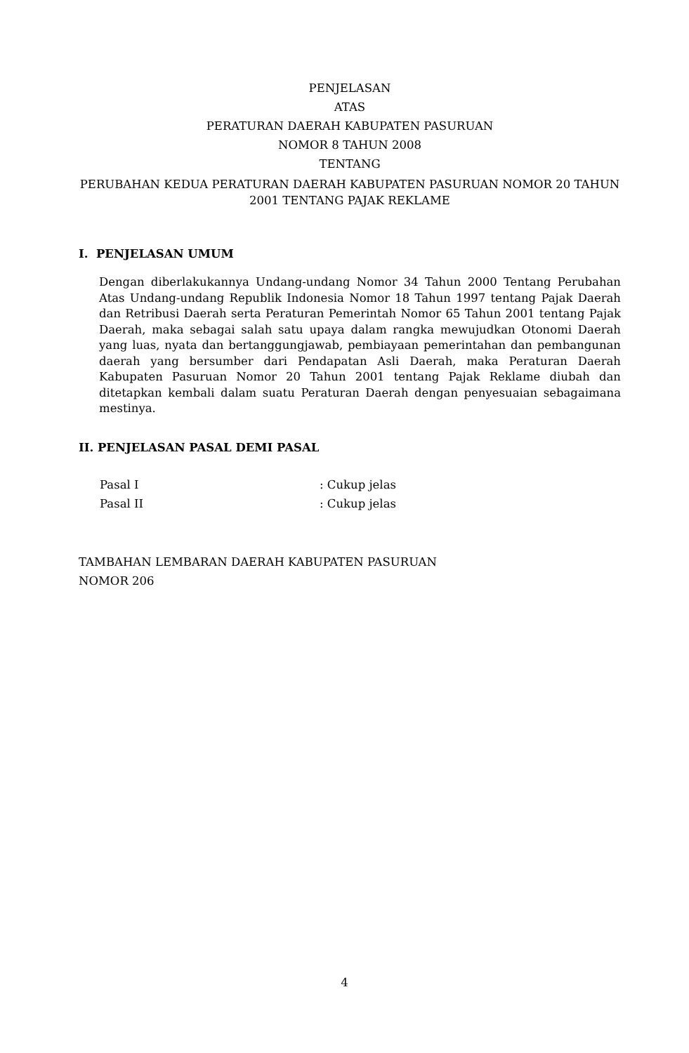PENJELASAN
ATAS
PERATURAN DAERAH KABUPATEN PASURUAN
NOMOR 8 TAHUN 2008
TENTANG
PERUBAHAN KEDUA PERATURAN DAERAH KABUPATEN PASURUAN NOMOR 20 TAHUN 2001 TENTANG PAJAK REKLAME
I. PENJELASAN UMUM
Dengan diberlakukannya Undang-undang Nomor 34 Tahun 2000 Tentang Perubahan Atas Undang-undang Republik Indonesia Nomor 18 Tahun 1997 tentang Pajak Daerah dan Retribusi Daerah serta Peraturan Pemerintah Nomor 65 Tahun 2001 tentang Pajak Daerah, maka sebagai salah satu upaya dalam rangka mewujudkan Otonomi Daerah yang luas, nyata dan bertanggungjawab, pembiayaan pemerintahan dan pembangunan daerah yang bersumber dari Pendapatan Asli Daerah, maka Peraturan Daerah Kabupaten Pasuruan Nomor 20 Tahun 2001 tentang Pajak Reklame diubah dan ditetapkan kembali dalam suatu Peraturan Daerah dengan penyesuaian sebagaimana mestinya.
II. PENJELASAN PASAL DEMI PASAL
Pasal I : Cukup jelas
Pasal II : Cukup jelas
TAMBAHAN LEMBARAN DAERAH KABUPATEN PASURUAN
NOMOR 206
4